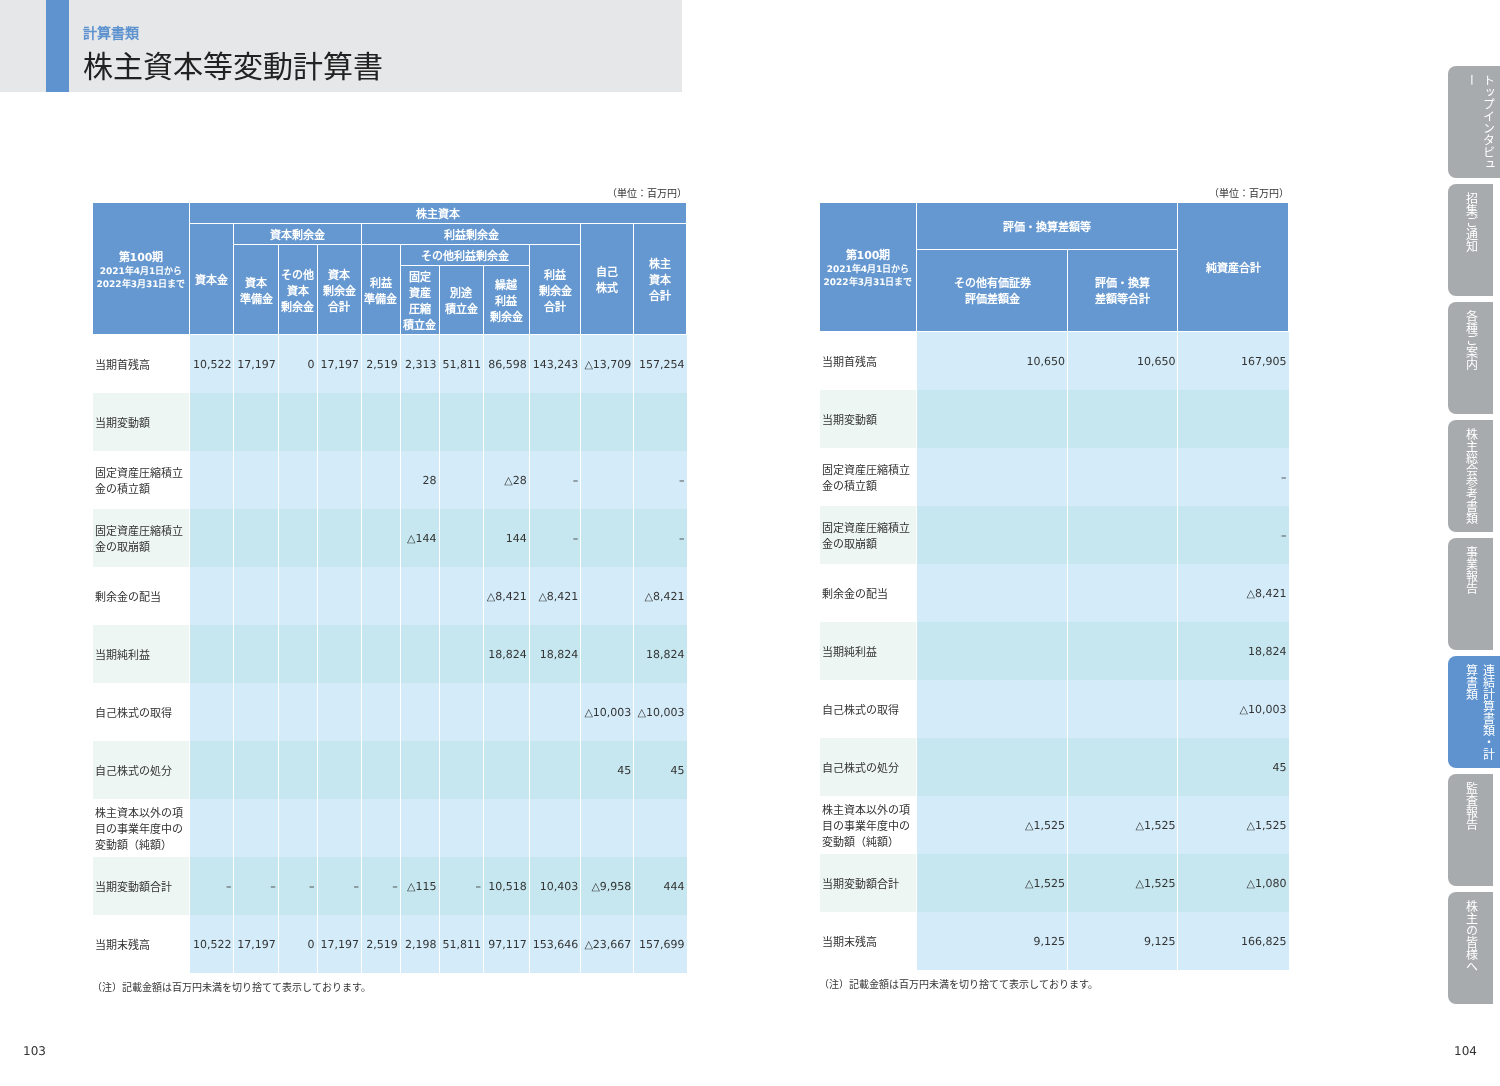計算書類
株主資本等変動計算書
（単位：百万円）
| 第100期 2021年4月1日から 2022年3月31日まで | 株主資本 | | | | | | | | | | |
| --- | --- | --- | --- | --- | --- | --- | --- | --- | --- | --- | --- |
| | 資本金 | 資本剰余金 | | | 利益剰余金 | | | | | 自己 株式 | 株主 資本 合計 |
| | | 資本 準備金 | その他 資本 剰余金 | 資本 剰余金 合計 | 利益 準備金 | その他利益剰余金 | | | 利益 剰余金 合計 | | |
| | | | | | | 固定 資産 圧縮 積立金 | 別途 積立金 | 繰越 利益 剰余金 | | | |
| 当期首残高 | 10,522 | 17,197 | 0 | 17,197 | 2,519 | 2,313 | 51,811 | 86,598 | 143,243 | △13,709 | 157,254 |
| 当期変動額 | | | | | | | | | | | |
| 固定資産圧縮積立金の積立額 | | | | | | 28 | | △28 | – | | – |
| 固定資産圧縮積立金の取崩額 | | | | | | △144 | | 144 | – | | – |
| 剰余金の配当 | | | | | | | | △8,421 | △8,421 | | △8,421 |
| 当期純利益 | | | | | | | | 18,824 | 18,824 | | 18,824 |
| 自己株式の取得 | | | | | | | | | | △10,003 | △10,003 |
| 自己株式の処分 | | | | | | | | | | 45 | 45 |
| 株主資本以外の項目の事業年度中の変動額（純額） | | | | | | | | | | | |
| 当期変動額合計 | – | – | – | – | – | △115 | – | 10,518 | 10,403 | △9,958 | 444 |
| 当期末残高 | 10,522 | 17,197 | 0 | 17,197 | 2,519 | 2,198 | 51,811 | 97,117 | 153,646 | △23,667 | 157,699 |
（注）記載金額は百万円未満を切り捨てて表示しております。
（単位：百万円）
| 第100期 2021年4月1日から 2022年3月31日まで | 評価・換算差額等 | | 純資産合計 |
| --- | --- | --- | --- |
| | その他有価証券 評価差額金 | 評価・換算 差額等合計 | |
| 当期首残高 | 10,650 | 10,650 | 167,905 |
| 当期変動額 | | | |
| 固定資産圧縮積立金の積立額 | | | – |
| 固定資産圧縮積立金の取崩額 | | | – |
| 剰余金の配当 | | | △8,421 |
| 当期純利益 | | | 18,824 |
| 自己株式の取得 | | | △10,003 |
| 自己株式の処分 | | | 45 |
| 株主資本以外の項目の事業年度中の変動額（純額） | △1,525 | △1,525 | △1,525 |
| 当期変動額合計 | △1,525 | △1,525 | △1,080 |
| 当期末残高 | 9,125 | 9,125 | 166,825 |
（注）記載金額は百万円未満を切り捨てて表示しております。
トップインタビュー
招集ご通知
各種ご案内
株主総会参考書類
事業報告
連結計算書類・計算書類
監査報告
株主の皆様へ
103 104